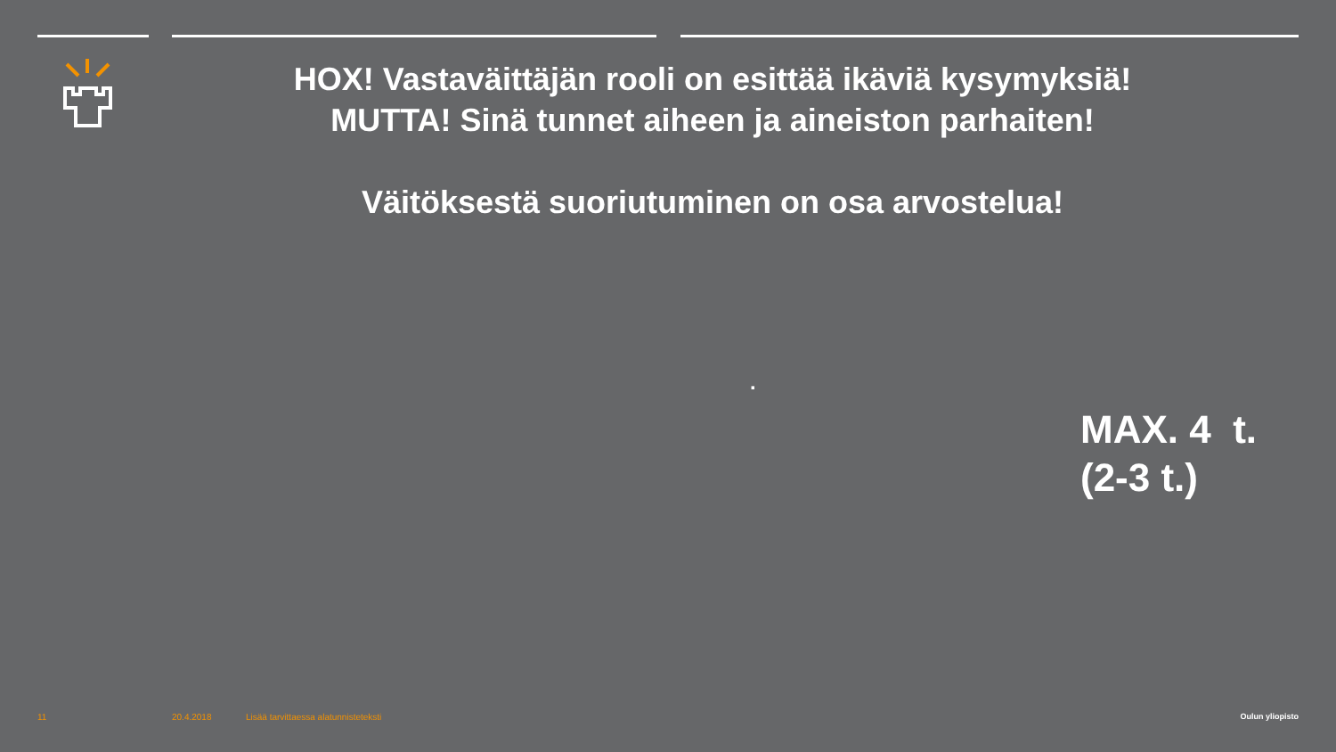HOX! Vastaväittäjän rooli on esittää ikäviä kysymyksiä!
MUTTA! Sinä tunnet aiheen ja aineiston parhaiten!
Väitöksestä suoriutuminen on osa arvostelua!
.
MAX. 4 t.
(2-3 t.)
11 20.4.2018
Lisää tarvittaessa alatunnisteteksti
Oulun yliopisto